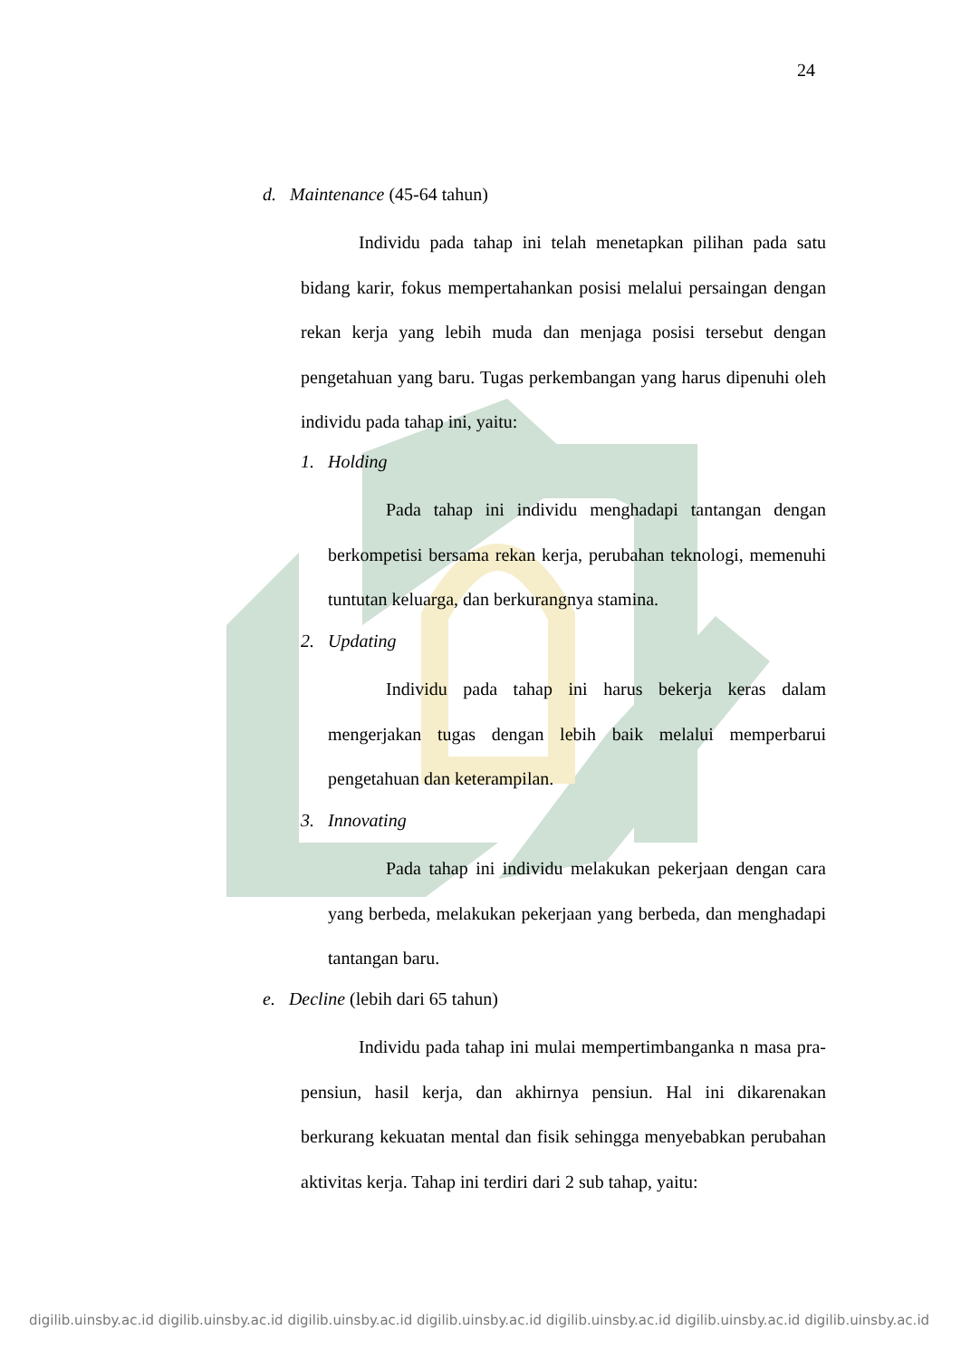24
d. Maintenance (45-64 tahun)
Individu pada tahap ini telah menetapkan pilihan pada satu bidang karir, fokus mempertahankan posisi melalui persaingan dengan rekan kerja yang lebih muda dan menjaga posisi tersebut dengan pengetahuan yang baru. Tugas perkembangan yang harus dipenuhi oleh individu pada tahap ini, yaitu:
1. Holding
Pada tahap ini individu menghadapi tantangan dengan berkompetisi bersama rekan kerja, perubahan teknologi, memenuhi tuntutan keluarga, dan berkurangnya stamina.
2. Updating
Individu pada tahap ini harus bekerja keras dalam mengerjakan tugas dengan lebih baik melalui memperbarui pengetahuan dan keterampilan.
3. Innovating
Pada tahap ini individu melakukan pekerjaan dengan cara yang berbeda, melakukan pekerjaan yang berbeda, dan menghadapi tantangan baru.
e. Decline (lebih dari 65 tahun)
Individu pada tahap ini mulai mempertimbanganka n masa pra-pensiun, hasil kerja, dan akhirnya pensiun. Hal ini dikarenakan berkurang kekuatan mental dan fisik sehingga menyebabkan perubahan aktivitas kerja. Tahap ini terdiri dari 2 sub tahap, yaitu:
digilib.uinsby.ac.id digilib.uinsby.ac.id digilib.uinsby.ac.id digilib.uinsby.ac.id digilib.uinsby.ac.id digilib.uinsby.ac.id digilib.uinsby.ac.id